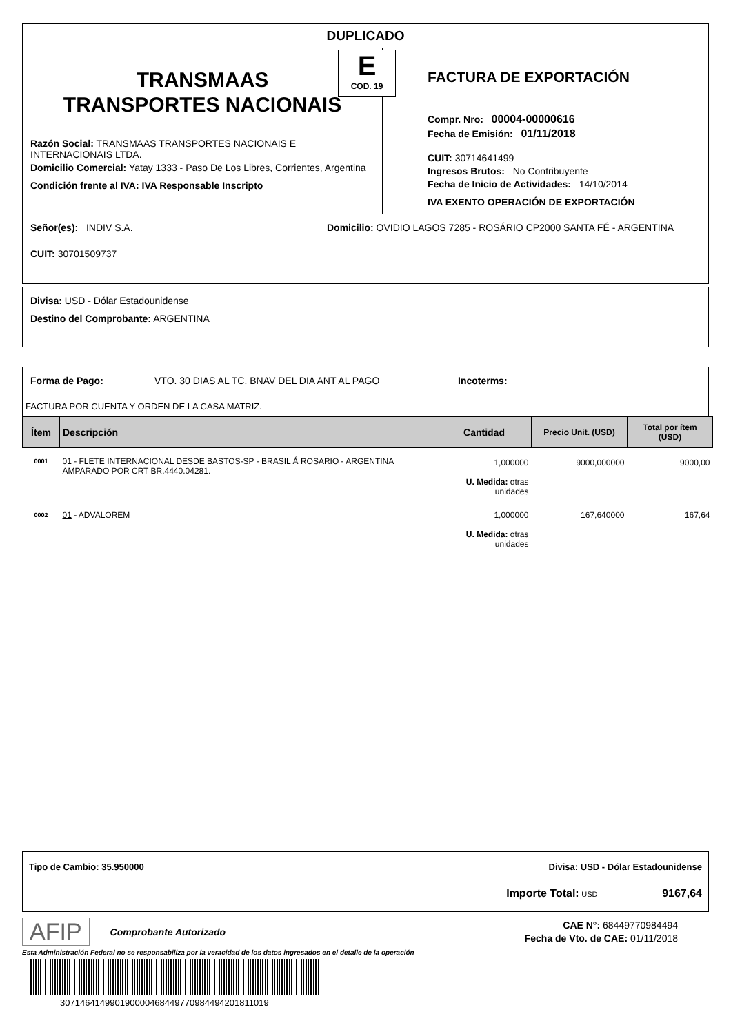DUPLICADO
E
COD. 19
TRANSMAAS
TRANSPORTES NACIONAIS
Razón Social: TRANSMAAS TRANSPORTES NACIONAIS E INTERNACIONAIS LTDA.
Domicilio Comercial: Yatay 1333 - Paso De Los Libres, Corrientes, Argentina
Condición frente al IVA: IVA Responsable Inscripto
FACTURA DE EXPORTACIÓN
Compr. Nro: 00004-00000616
Fecha de Emisión: 01/11/2018
CUIT: 30714641499
Ingresos Brutos: No Contribuyente
Fecha de Inicio de Actividades: 14/10/2014
IVA EXENTO OPERACIÓN DE EXPORTACIÓN
Señor(es): INDIV S.A.
CUIT: 30701509737
Domicilio: OVIDIO LAGOS 7285 - ROSÁRIO CP2000 SANTA FÉ - ARGENTINA
Divisa: USD - Dólar Estadounidense
Destino del Comprobante: ARGENTINA
Forma de Pago: VTO. 30 DIAS AL TC. BNAV DEL DIA ANT AL PAGO Incoterms:
FACTURA POR CUENTA Y ORDEN DE LA CASA MATRIZ.
| Ítem | Descripción | Cantidad | Precio Unit. (USD) | Total por ítem (USD) |
| --- | --- | --- | --- | --- |
| 0001 | 01 - FLETE INTERNACIONAL DESDE BASTOS-SP - BRASIL Á ROSARIO - ARGENTINA AMPARADO POR CRT BR.4440.04281. | 1,000000 U. Medida: otras unidades | 9000,000000 | 9000,00 |
| 0002 | 01 - ADVALOREM | 1,000000 U. Medida: otras unidades | 167,640000 | 167,64 |
Tipo de Cambio: 35.950000 Divisa: USD - Dólar Estadounidense
Importe Total: USD 9167,64
AFIP
Comprobante Autorizado
CAE N°: 68449770984494
Fecha de Vto. de CAE: 01/11/2018
Esta Administración Federal no se responsabiliza por la veracidad de los datos ingresados en el detalle de la operación
30714641499019000046844977098449420181101­9